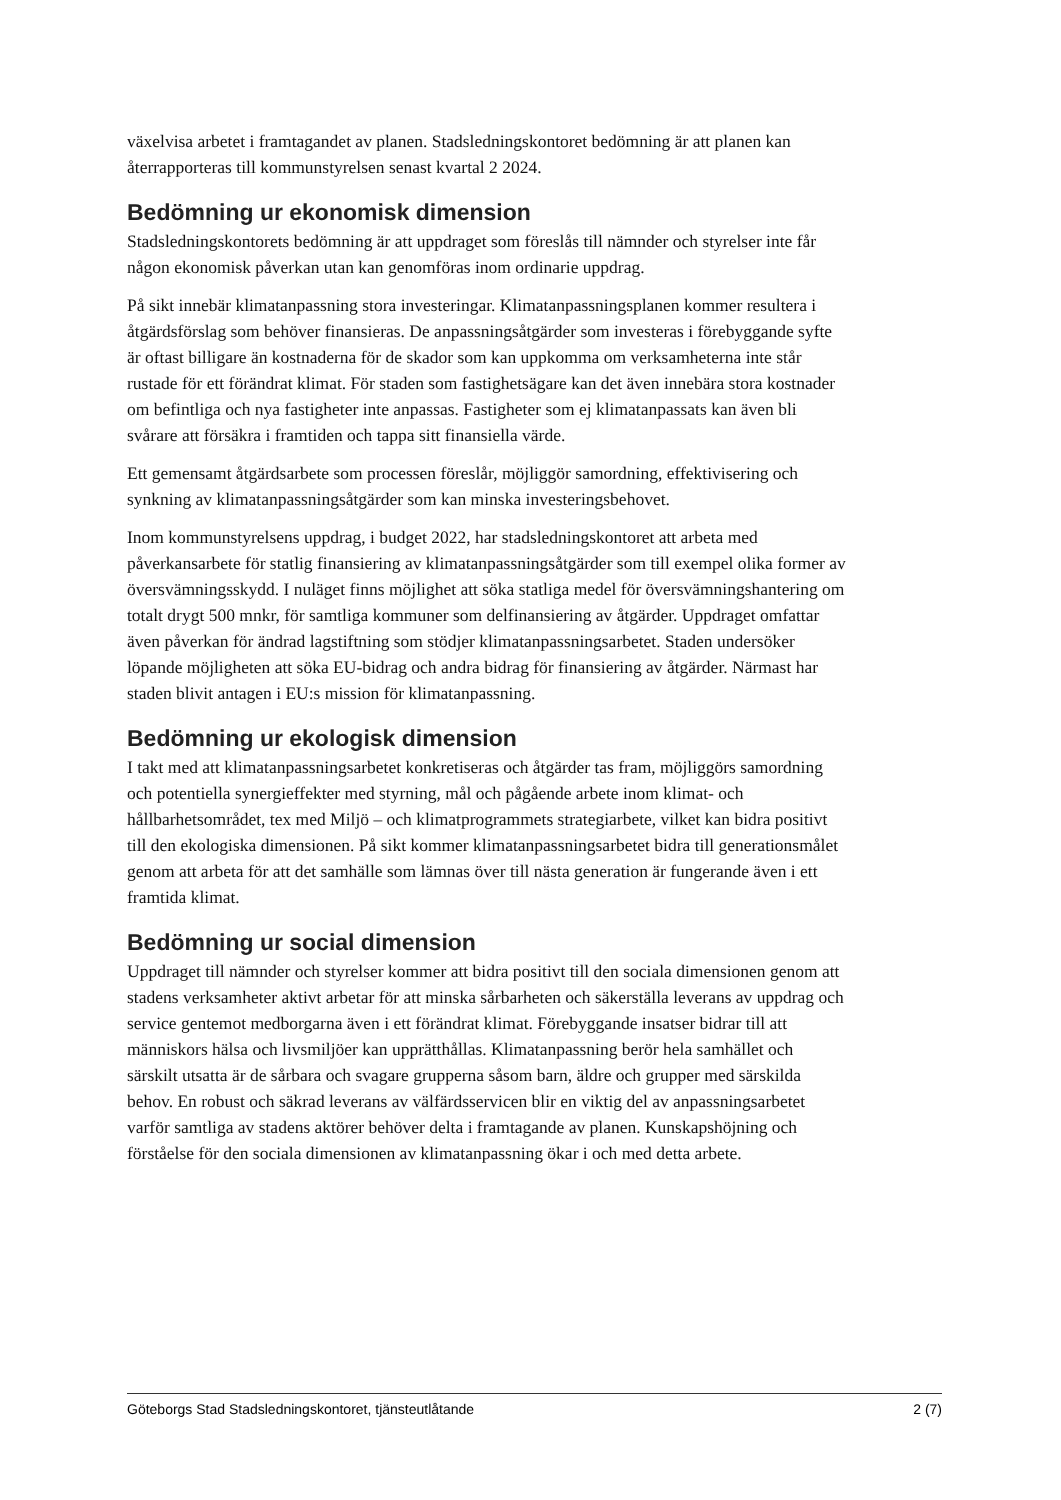växelvisa arbetet i framtagandet av planen. Stadsledningskontoret bedömning är att planen kan återrapporteras till kommunstyrelsen senast kvartal 2 2024.
Bedömning ur ekonomisk dimension
Stadsledningskontorets bedömning är att uppdraget som föreslås till nämnder och styrelser inte får någon ekonomisk påverkan utan kan genomföras inom ordinarie uppdrag.
På sikt innebär klimatanpassning stora investeringar. Klimatanpassningsplanen kommer resultera i åtgärdsförslag som behöver finansieras. De anpassningsåtgärder som investeras i förebyggande syfte är oftast billigare än kostnaderna för de skador som kan uppkomma om verksamheterna inte står rustade för ett förändrat klimat. För staden som fastighetsägare kan det även innebära stora kostnader om befintliga och nya fastigheter inte anpassas. Fastigheter som ej klimatanpassats kan även bli svårare att försäkra i framtiden och tappa sitt finansiella värde.
Ett gemensamt åtgärdsarbete som processen föreslår, möjliggör samordning, effektivisering och synkning av klimatanpassningsåtgärder som kan minska investeringsbehovet.
Inom kommunstyrelsens uppdrag, i budget 2022, har stadsledningskontoret att arbeta med påverkansarbete för statlig finansiering av klimatanpassningsåtgärder som till exempel olika former av översvämningsskydd. I nuläget finns möjlighet att söka statliga medel för översvämningshantering om totalt drygt 500 mnkr, för samtliga kommuner som delfinansiering av åtgärder. Uppdraget omfattar även påverkan för ändrad lagstiftning som stödjer klimatanpassningsarbetet. Staden undersöker löpande möjligheten att söka EU-bidrag och andra bidrag för finansiering av åtgärder. Närmast har staden blivit antagen i EU:s mission för klimatanpassning.
Bedömning ur ekologisk dimension
I takt med att klimatanpassningsarbetet konkretiseras och åtgärder tas fram, möjliggörs samordning och potentiella synergieffekter med styrning, mål och pågående arbete inom klimat- och hållbarhetsområdet, tex med Miljö – och klimatprogrammets strategiarbete, vilket kan bidra positivt till den ekologiska dimensionen. På sikt kommer klimatanpassningsarbetet bidra till generationsmålet genom att arbeta för att det samhälle som lämnas över till nästa generation är fungerande även i ett framtida klimat.
Bedömning ur social dimension
Uppdraget till nämnder och styrelser kommer att bidra positivt till den sociala dimensionen genom att stadens verksamheter aktivt arbetar för att minska sårbarheten och säkerställa leverans av uppdrag och service gentemot medborgarna även i ett förändrat klimat. Förebyggande insatser bidrar till att människors hälsa och livsmiljöer kan upprätthållas. Klimatanpassning berör hela samhället och särskilt utsatta är de sårbara och svagare grupperna såsom barn, äldre och grupper med särskilda behov. En robust och säkrad leverans av välfärdsservicen blir en viktig del av anpassningsarbetet varför samtliga av stadens aktörer behöver delta i framtagande av planen. Kunskapshöjning och förståelse för den sociala dimensionen av klimatanpassning ökar i och med detta arbete.
Göteborgs Stad Stadsledningskontoret, tjänsteutlåtande 2 (7)